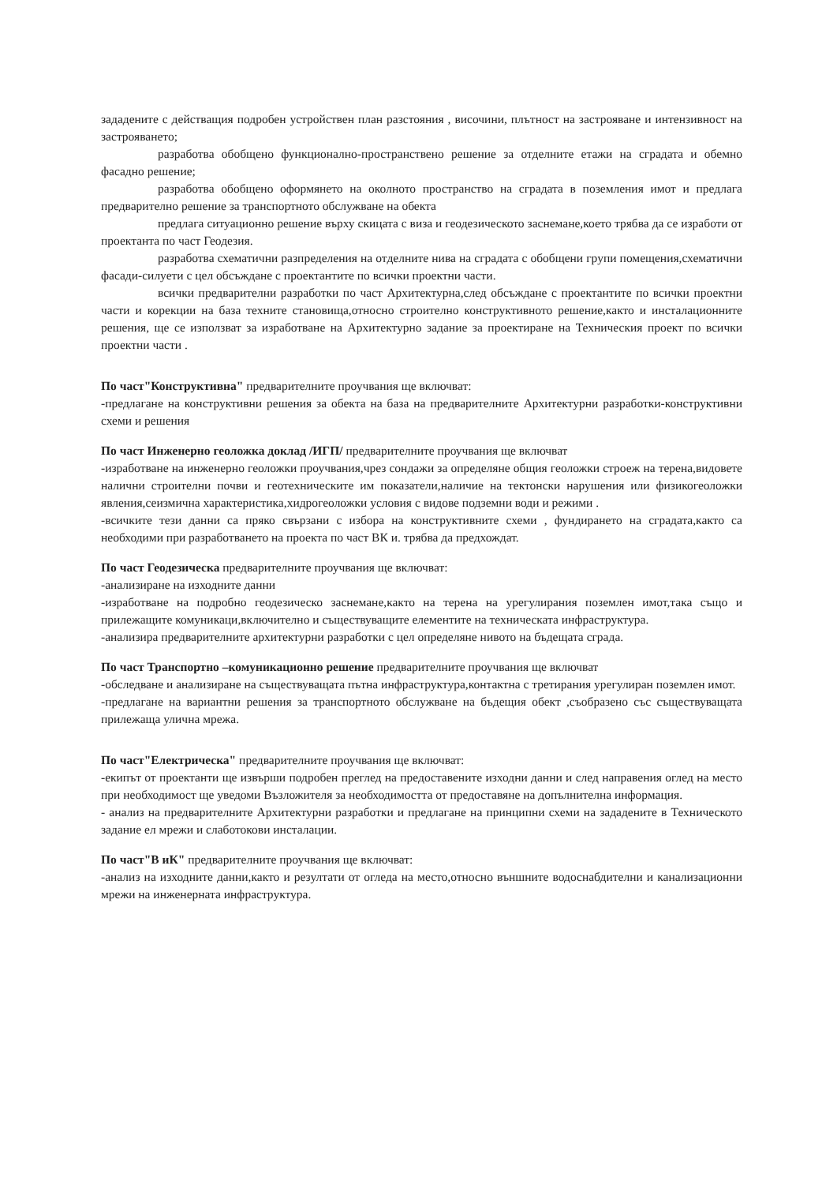зададените с действащия подробен устройствен план разстояния , височини, плътност на застрояване и интензивност на застрояването;
разработва обобщено функционално-пространствено решение за отделните етажи на сградата и обемно фасадно решение;
разработва обобщено оформянето на околното пространство на сградата в поземления имот и предлага предварително решение за транспортното обслужване на обекта
предлага ситуационно решение върху скицата с виза и геодезическото заснемане,което трябва да се изработи от проектанта по част Геодезия.
разработва схематични разпределения на отделните нива на сградата с обобщени групи помещения,схематични фасади-силуети с цел обсъждане с проектантите по всички проектни части.
всички предварителни разработки по част Архитектурна,след обсъждане с проектантите по всички проектни части и корекции на база техните становища,относно строително конструктивното решение,както и инсталационните решения, ще се използват за изработване на Архитектурно задание за проектиране на Техническия проект по всички проектни части .
По част"Конструктивна" предварителните проучвания ще включват:
-предлагане на конструктивни решения за обекта на база на предварителните Архитектурни разработки-конструктивни схеми и решения
По част Инженерно геоложка доклад /ИГП/ предварителните проучвания ще включват
-изработване на инженерно геоложки проучвания,чрез сондажи за определяне общия геоложки строеж на терена,видовете налични строителни почви и геотехническите им показатели,наличие на тектонски нарушения или физикогеоложки явления,сеизмична характеристика,хидрогеоложки условия с видове подземни води и режими .
-всичките тези данни са пряко свързани с избора на конструктивните схеми , фундирането на сградата,както са необходими при разработването на проекта по част ВК и. трябва да предхождат.
По част Геодезическа предварителните проучвания ще включват:
-анализиране на изходните данни
-изработване на подробно геодезическо заснемане,както на терена на урегулирания поземлен имот,така също и прилежащите комуникаци,включително и съществуващите елементите на техническата инфраструктура.
-анализира предварителните архитектурни разработки с цел определяне нивото на бъдещата сграда.
По част Транспортно –комуникационно решение предварителните проучвания ще включват
-обследване и анализиране на съществуващата пътна инфраструктура,контактна с третирания урегулиран поземлен имот.
-предлагане на вариантни решения за транспортното обслужване на бъдещия обект ,съобразено със съществуващата прилежаща улична мрежа.
По част"Електрическа" предварителните проучвания ще включват:
-екипът от проектанти ще извърши подробен преглед на предоставените изходни данни и след направения оглед на место при необходимост ще уведоми Възложителя за необходимостта от предоставяне на допълнителна информация.
- анализ на предварителните Архитектурни разработки и предлагане на принципни схеми на зададените в Техническото задание ел мрежи и слаботокови инсталации.
По част"В иК" предварителните проучвания ще включват:
-анализ на изходните данни,както и резултати от огледа на место,относно външните водоснабдителни и канализационни мрежи на инженерната инфраструктура.